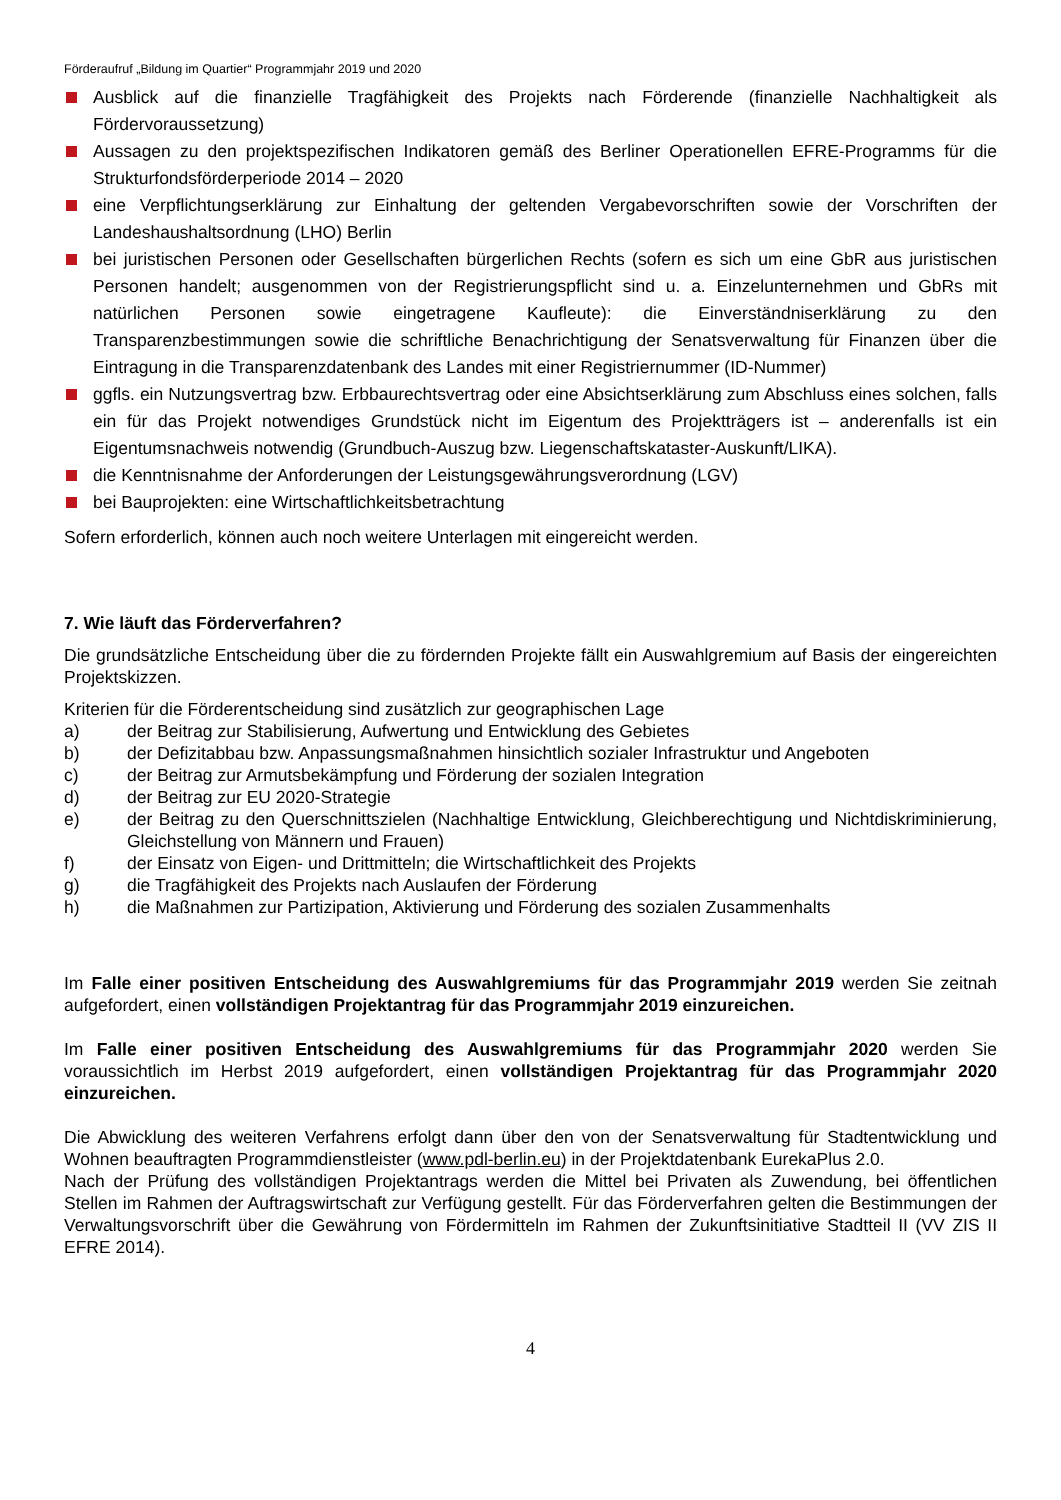Förderaufruf „Bildung im Quartier“ Programmjahr 2019 und 2020
Ausblick auf die finanzielle Tragfähigkeit des Projekts nach Förderende (finanzielle Nachhaltigkeit als Fördervoraussetzung)
Aussagen zu den projektspezifischen Indikatoren gemäß des Berliner Operationellen EFRE-Programms für die Strukturfondsförderperiode 2014 – 2020
eine Verpflichtungserklärung zur Einhaltung der geltenden Vergabevorschriften sowie der Vorschriften der Landeshaushaltsordnung (LHO) Berlin
bei juristischen Personen oder Gesellschaften bürgerlichen Rechts (sofern es sich um eine GbR aus juristischen Personen handelt; ausgenommen von der Registrierungspflicht sind u. a. Einzelunternehmen und GbRs mit natürlichen Personen sowie eingetragene Kaufleute): die Einverständniserklärung zu den Transparenzbestimmungen sowie die schriftliche Benachrichtigung der Senatsverwaltung für Finanzen über die Eintragung in die Transparenzdatenbank des Landes mit einer Registriernummer (ID-Nummer)
ggfls. ein Nutzungsvertrag bzw. Erbbaurechtsvertrag oder eine Absichtserklärung zum Abschluss eines solchen, falls ein für das Projekt notwendiges Grundstück nicht im Eigentum des Projektträgers ist – anderenfalls ist ein Eigentumsnachweis notwendig (Grundbuch-Auszug bzw. Liegenschaftskataster-Auskunft/LIKA).
die Kenntnisnahme der Anforderungen der Leistungsgewährungsverordnung (LGV)
bei Bauprojekten: eine Wirtschaftlichkeitsbetrachtung
Sofern erforderlich, können auch noch weitere Unterlagen mit eingereicht werden.
7. Wie läuft das Förderverfahren?
Die grundsätzliche Entscheidung über die zu fördernden Projekte fällt ein Auswahlgremium auf Basis der eingereichten Projektskizzen.
Kriterien für die Förderentscheidung sind zusätzlich zur geographischen Lage
a) der Beitrag zur Stabilisierung, Aufwertung und Entwicklung des Gebietes
b) der Defizitabbau bzw. Anpassungsmaßnahmen hinsichtlich sozialer Infrastruktur und Angeboten
c) der Beitrag zur Armutsbekämpfung und Förderung der sozialen Integration
d) der Beitrag zur EU 2020-Strategie
e) der Beitrag zu den Querschnittszielen (Nachhaltige Entwicklung, Gleichberechtigung und Nichtdiskriminierung, Gleichstellung von Männern und Frauen)
f) der Einsatz von Eigen- und Drittmitteln; die Wirtschaftlichkeit des Projekts
g) die Tragfähigkeit des Projekts nach Auslaufen der Förderung
h) die Maßnahmen zur Partizipation, Aktivierung und Förderung des sozialen Zusammenhalts
Im Falle einer positiven Entscheidung des Auswahlgremiums für das Programmjahr 2019 werden Sie zeitnah aufgefordert, einen vollständigen Projektantrag für das Programmjahr 2019 einzureichen.
Im Falle einer positiven Entscheidung des Auswahlgremiums für das Programmjahr 2020 werden Sie voraussichtlich im Herbst 2019 aufgefordert, einen vollständigen Projektantrag für das Programmjahr 2020 einzureichen.
Die Abwicklung des weiteren Verfahrens erfolgt dann über den von der Senatsverwaltung für Stadtentwicklung und Wohnen beauftragten Programmdienstleister (www.pdl-berlin.eu) in der Projektdatenbank EurekaPlus 2.0.
Nach der Prüfung des vollständigen Projektantrags werden die Mittel bei Privaten als Zuwendung, bei öffentlichen Stellen im Rahmen der Auftragswirtschaft zur Verfügung gestellt. Für das Förderverfahren gelten die Bestimmungen der Verwaltungsvorschrift über die Gewährung von Fördermitteln im Rahmen der Zukunftsinitiative Stadtteil II (VV ZIS II EFRE 2014).
4